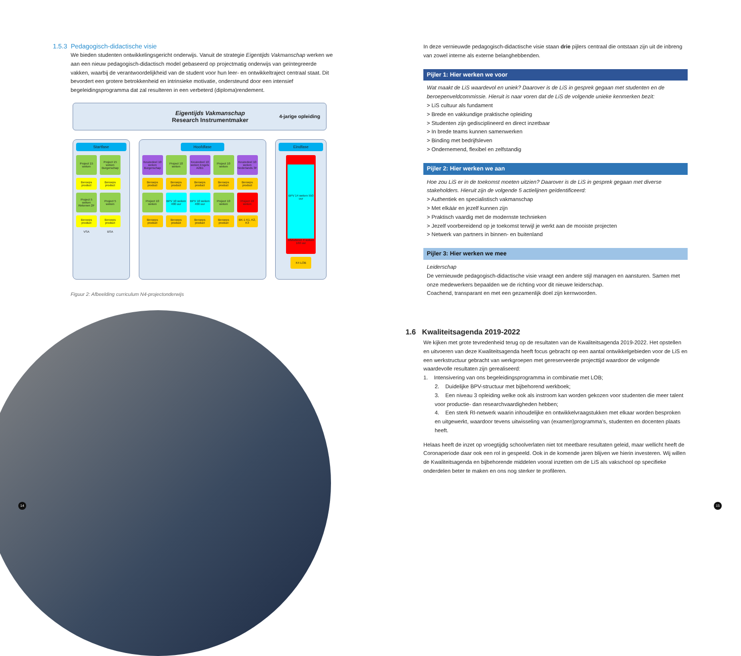1.5.3 Pedagogisch-didactische visie
We bieden studenten ontwikkelingsgericht onderwijs. Vanuit de strategie Eigentijds Vakmanschap werken we aan een nieuw pedagogisch-didactisch model gebaseerd op projectmatig onderwijs van geïntegreerde vakken, waarbij de verantwoordelijkheid van de student voor hun leer- en ontwikkeltraject centraal staat. Dit bevordert een grotere betrokkenheid en intrinsieke motivatie, ondersteund door een intensief begeleidingsprogramma dat zal resulteren in een verbeterd (diploma)rendement.
Eigentijds Vakmanschap
Research Instrumentmaker
4-jarige opleiding
Startfase
Project 15 weken
Project 15 weken Burgerschap
Beroeps product
Beroeps product
Project 5 weken Rekenen 2F
Project 5 weken
Beroeps product
Beroeps product
VSA
BSA
Hoofdfase
Keuzedeel 10 weken Burgerschap
Project 10 weken
Keuzedeel 10 weken Engels A2B1
Project 10 weken
Keuzedeel 10 weken Nederlands 3F
Beroeps product
Beroeps product
Beroeps product
Beroeps product
Beroeps product
Project 10 weken
BPV 10 weken 400 uur
BPV 10 weken 400 uur
Project 10 weken
Project 10 weken
Beroeps product
Beroeps product
Beroeps product
Beroeps product
BK-1 K1, K2, K3
Eindfase
BPV 14 weken 550 uur
Afstuderen 4 weken 160 uur
K4 LOB
Figuur 2: Afbeelding curriculum N4-projectonderwijs
In deze vernieuwde pedagogisch-didactische visie staan drie pijlers centraal die ontstaan zijn uit de inbreng van zowel interne als externe belanghebbenden.
Pijler 1: Hier werken we voor
Wat maakt de LiS waardevol en uniek? Daarover is de LiS in gesprek gegaan met studenten en de beroepenveldcommissie. Hieruit is naar voren dat de LiS de volgende unieke kenmerken bezit:
> LiS cultuur als fundament
> Brede en vakkundige praktische opleiding
> Studenten zijn gedisciplineerd en direct inzetbaar
> In brede teams kunnen samenwerken
> Binding met bedrijfsleven
> Ondernemend, flexibel en zelfstandig
Pijler 2: Hier werken we aan
Hoe zou LiS er in de toekomst moeten uitzien? Daarover is de LiS in gesprek gegaan met diverse stakeholders. Hieruit zijn de volgende 5 actielijnen geïdentificeerd:
> Authentiek en specialistisch vakmanschap
> Met elkáár en jezelf kunnen zijn
> Praktisch vaardig met de modernste technieken
> Jezelf voorbereidend op je toekomst terwijl je werkt aan de mooiste projecten
> Netwerk van partners in binnen- en buitenland
Pijler 3: Hier werken we mee
Leiderschap
De vernieuwde pedagogisch-didactische visie vraagt een andere stijl managen en aansturen. Samen met onze medewerkers bepaalden we de richting voor dit nieuwe leiderschap.
Coachend, transparant en met een gezamenlijk doel zijn kernwoorden.
1.6 Kwaliteitsagenda 2019-2022
We kijken met grote tevredenheid terug op de resultaten van de Kwaliteitsagenda 2019-2022. Het opstellen en uitvoeren van deze Kwaliteitsagenda heeft focus gebracht op een aantal ontwikkelgebieden voor de LiS en een werkstructuur gebracht van werkgroepen met gereserveerde projecttijd waardoor de volgende waardevolle resultaten zijn gerealiseerd:
1. Intensivering van ons begeleidingsprogramma in combinatie met LOB;
2. Duidelijke BPV-structuur met bijbehorend werkboek;
3. Een niveau 3 opleiding welke ook als instroom kan worden gekozen voor studenten die meer talent voor productie- dan researchvaardigheden hebben;
4. Een sterk RI-netwerk waarin inhoudelijke en ontwikkelvraagstukken met elkaar worden besproken en uitgewerkt, waardoor tevens uitwisseling van (examen)programma’s, studenten en docenten plaats heeft.
Helaas heeft de inzet op vroegtijdig schoolverlaten niet tot meetbare resultaten geleid, maar wellicht heeft de Coronaperiode daar ook een rol in gespeeld. Ook in de komende jaren blijven we hierin investeren. Wij willen de Kwaliteitsagenda en bijbehorende middelen vooral inzetten om de LiS als vakschool op specifieke onderdelen beter te maken en ons nog sterker te profileren.
14 15